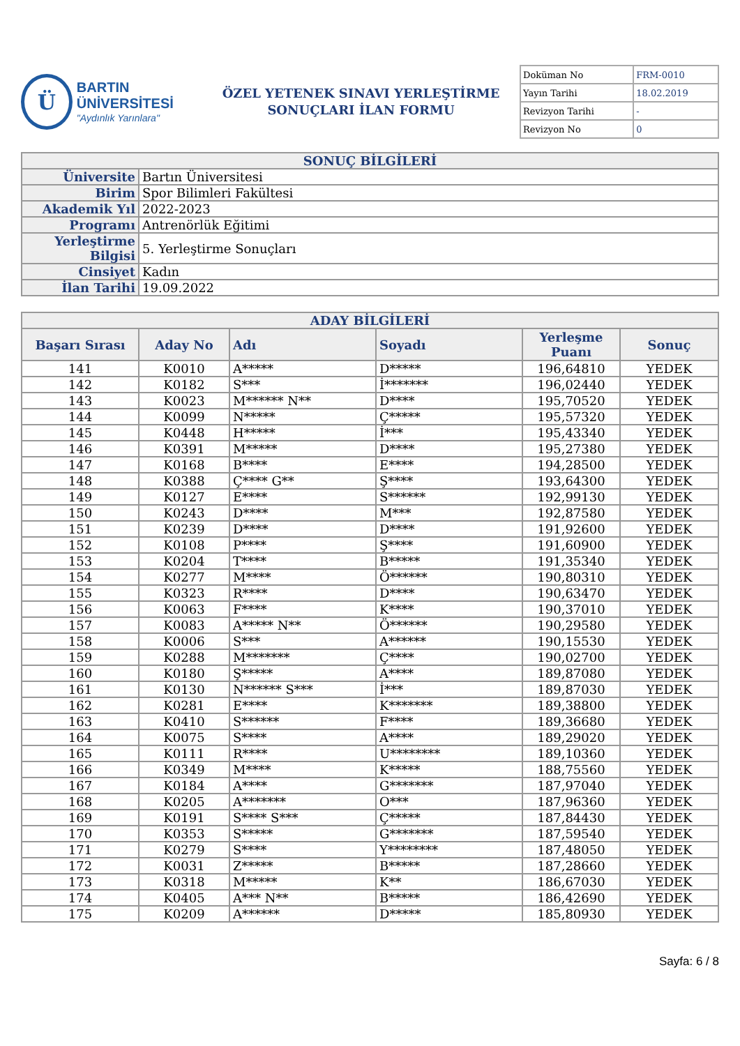Ü
BARTIN ÜNİVERSİTESİ
"Aydınlık Yarınlara"
ÖZEL YETENEK SINAVI YERLEŞTİRME
SONUÇLARI İLAN FORMU
| Doküman No | FRM-0010 |
| Yayın Tarihi | 18.02.2019 |
| Revizyon Tarihi | - |
| Revizyon No | 0 |
| SONUÇ BİLGİLERİ | |
| Üniversite | Bartın Üniversitesi |
| Birim | Spor Bilimleri Fakültesi |
| Akademik Yıl | 2022-2023 |
| Programı | Antrenörlük Eğitimi |
| Yerleştirme Bilgisi | 5. Yerleştirme Sonuçları |
| Cinsiyet | Kadın |
| İlan Tarihi | 19.09.2022 |
| ADAY BİLGİLERİ | | | | | |
| Başarı Sırası | Aday No | Adı | Soyadı | Yerleşme Puanı | Sonuç |
| 141 | K0010 | A***** | D***** | 196,64810 | YEDEK |
| 142 | K0182 | S*** | İ******* | 196,02440 | YEDEK |
| 143 | K0023 | M****** N** | D**** | 195,70520 | YEDEK |
| 144 | K0099 | N***** | Ç***** | 195,57320 | YEDEK |
| 145 | K0448 | H***** | İ*** | 195,43340 | YEDEK |
| 146 | K0391 | M***** | D**** | 195,27380 | YEDEK |
| 147 | K0168 | B**** | E**** | 194,28500 | YEDEK |
| 148 | K0388 | Ç**** G** | Ş**** | 193,64300 | YEDEK |
| 149 | K0127 | E**** | S****** | 192,99130 | YEDEK |
| 150 | K0243 | D**** | M*** | 192,87580 | YEDEK |
| 151 | K0239 | D**** | D**** | 191,92600 | YEDEK |
| 152 | K0108 | P**** | Ş**** | 191,60900 | YEDEK |
| 153 | K0204 | T**** | B***** | 191,35340 | YEDEK |
| 154 | K0277 | M**** | Ö****** | 190,80310 | YEDEK |
| 155 | K0323 | R**** | D**** | 190,63470 | YEDEK |
| 156 | K0063 | F**** | K**** | 190,37010 | YEDEK |
| 157 | K0083 | A***** N** | Ö****** | 190,29580 | YEDEK |
| 158 | K0006 | S*** | A****** | 190,15530 | YEDEK |
| 159 | K0288 | M******* | Ç**** | 190,02700 | YEDEK |
| 160 | K0180 | Ş***** | A**** | 189,87080 | YEDEK |
| 161 | K0130 | N****** S*** | İ*** | 189,87030 | YEDEK |
| 162 | K0281 | E**** | K******* | 189,38800 | YEDEK |
| 163 | K0410 | S****** | F**** | 189,36680 | YEDEK |
| 164 | K0075 | S**** | A**** | 189,29020 | YEDEK |
| 165 | K0111 | R**** | U******** | 189,10360 | YEDEK |
| 166 | K0349 | M**** | K***** | 188,75560 | YEDEK |
| 167 | K0184 | A**** | G******* | 187,97040 | YEDEK |
| 168 | K0205 | A******* | O*** | 187,96360 | YEDEK |
| 169 | K0191 | S**** S*** | Ç***** | 187,84430 | YEDEK |
| 170 | K0353 | S***** | G******* | 187,59540 | YEDEK |
| 171 | K0279 | S**** | Y******** | 187,48050 | YEDEK |
| 172 | K0031 | Z***** | B***** | 187,28660 | YEDEK |
| 173 | K0318 | M***** | K** | 186,67030 | YEDEK |
| 174 | K0405 | A*** N** | B***** | 186,42690 | YEDEK |
| 175 | K0209 | A****** | D***** | 185,80930 | YEDEK |
Sayfa: 6 / 8